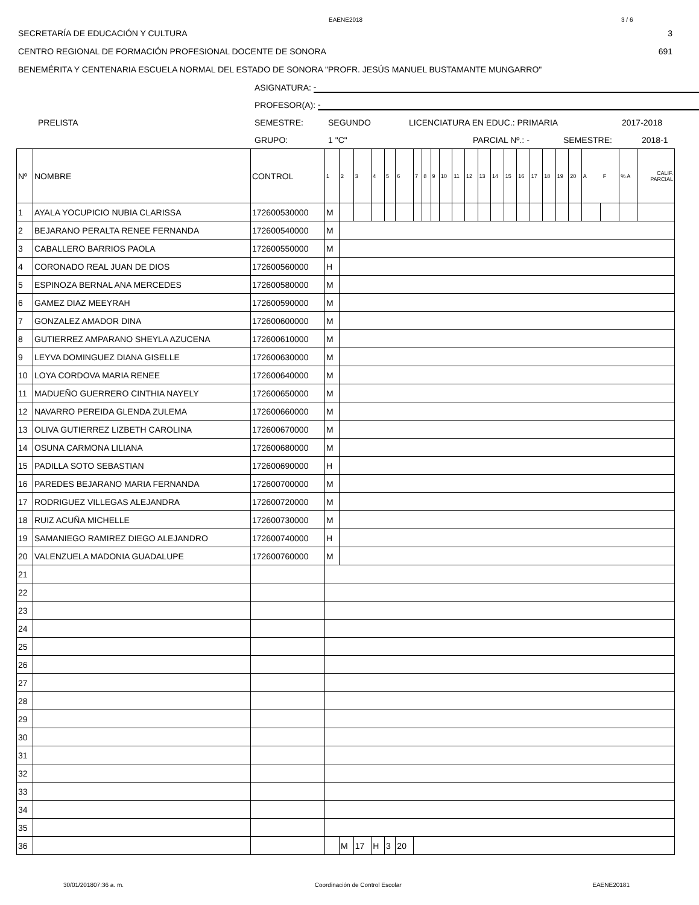EAENE2018 3 / 6
SECRETARÍA DE EDUCACIÓN Y CULTURA 3
CENTRO REGIONAL DE FORMACIÓN PROFESIONAL DOCENTE DE SONORA 691
BENEMÉRITA Y CENTENARIA ESCUELA NORMAL DEL ESTADO DE SONORA "PROFR. JESÚS MANUEL BUSTAMANTE MUNGARRO"
ASIGNATURA: -
PROFESOR(A): -
PRELISTA SEMESTRE: SEGUNDO LICENCIATURA EN EDUC.: PRIMARIA 2017-2018
GRUPO: 1 "C" PARCIAL Nº.: - SEMESTRE: 2018-1
| Nº | NOMBRE | CONTROL | 1 | 2 | 3 | 4 | 5 | 6 | 7 | 8 | 9 | 10 | 11 | 12 | 13 | 14 | 15 | 16 | 17 | 18 | 19 | 20 | A F | | % A | CALIF. PARCIAL |
| 1 | AYALA YOCUPICIO NUBIA CLARISSA | 172600530000 | M | | | | | | | | | | | | | | | | | | | | | | | |
| 2 | BEJARANO PERALTA RENEE FERNANDA | 172600540000 | M | | | | | | | | | | | | | | | | | | | | | | | |
| 3 | CABALLERO BARRIOS PAOLA | 172600550000 | M | | | | | | | | | | | | | | | | | | | | | | | |
| 4 | CORONADO REAL JUAN DE DIOS | 172600560000 | H | | | | | | | | | | | | | | | | | | | | | | | |
| 5 | ESPINOZA BERNAL ANA MERCEDES | 172600580000 | M | | | | | | | | | | | | | | | | | | | | | | | |
| 6 | GAMEZ DIAZ MEEYRAH | 172600590000 | M | | | | | | | | | | | | | | | | | | | | | | | |
| 7 | GONZALEZ AMADOR DINA | 172600600000 | M | | | | | | | | | | | | | | | | | | | | | | | |
| 8 | GUTIERREZ AMPARANO SHEYLA AZUCENA | 172600610000 | M | | | | | | | | | | | | | | | | | | | | | | | |
| 9 | LEYVA DOMINGUEZ DIANA GISELLE | 172600630000 | M | | | | | | | | | | | | | | | | | | | | | | | |
| 10 | LOYA CORDOVA MARIA RENEE | 172600640000 | M | | | | | | | | | | | | | | | | | | | | | | | |
| 11 | MADUEÑO GUERRERO CINTHIA NAYELY | 172600650000 | M | | | | | | | | | | | | | | | | | | | | | | | |
| 12 | NAVARRO PEREIDA GLENDA ZULEMA | 172600660000 | M | | | | | | | | | | | | | | | | | | | | | | | |
| 13 | OLIVA GUTIERREZ LIZBETH CAROLINA | 172600670000 | M | | | | | | | | | | | | | | | | | | | | | | | |
| 14 | OSUNA CARMONA LILIANA | 172600680000 | M | | | | | | | | | | | | | | | | | | | | | | | |
| 15 | PADILLA SOTO SEBASTIAN | 172600690000 | H | | | | | | | | | | | | | | | | | | | | | | | |
| 16 | PAREDES BEJARANO MARIA FERNANDA | 172600700000 | M | | | | | | | | | | | | | | | | | | | | | | | |
| 17 | RODRIGUEZ VILLEGAS ALEJANDRA | 172600720000 | M | | | | | | | | | | | | | | | | | | | | | | | |
| 18 | RUIZ ACUÑA MICHELLE | 172600730000 | M | | | | | | | | | | | | | | | | | | | | | | | |
| 19 | SAMANIEGO RAMIREZ DIEGO ALEJANDRO | 172600740000 | H | | | | | | | | | | | | | | | | | | | | | | | |
| 20 | VALENZUELA MADONIA GUADALUPE | 172600760000 | M | | | | | | | | | | | | | | | | | | | | | | | |
| 21 | | | | | | | | | | | | | | | | | | | | | | | | | | |
| 22 | | | | | | | | | | | | | | | | | | | | | | | | | | |
| 23 | | | | | | | | | | | | | | | | | | | | | | | | | | |
| 24 | | | | | | | | | | | | | | | | | | | | | | | | | | |
| 25 | | | | | | | | | | | | | | | | | | | | | | | | | | |
| 26 | | | | | | | | | | | | | | | | | | | | | | | | | | |
| 27 | | | | | | | | | | | | | | | | | | | | | | | | | | |
| 28 | | | | | | | | | | | | | | | | | | | | | | | | | | |
| 29 | | | | | | | | | | | | | | | | | | | | | | | | | | |
| 30 | | | | | | | | | | | | | | | | | | | | | | | | | | |
| 31 | | | | | | | | | | | | | | | | | | | | | | | | | | |
| 32 | | | | | | | | | | | | | | | | | | | | | | | | | | |
| 33 | | | | | | | | | | | | | | | | | | | | | | | | | | |
| 34 | | | | | | | | | | | | | | | | | | | | | | | | | | |
| 35 | | | | | | | | | | | | | | | | | | | | | | | | | | |
| 36 | | | | M | 17 | H | 3 | 20 | | | | | | | | | | | | | | | | | | |
30/01/201807:36 a. m. Coordinación de Control Escolar EAENE20181